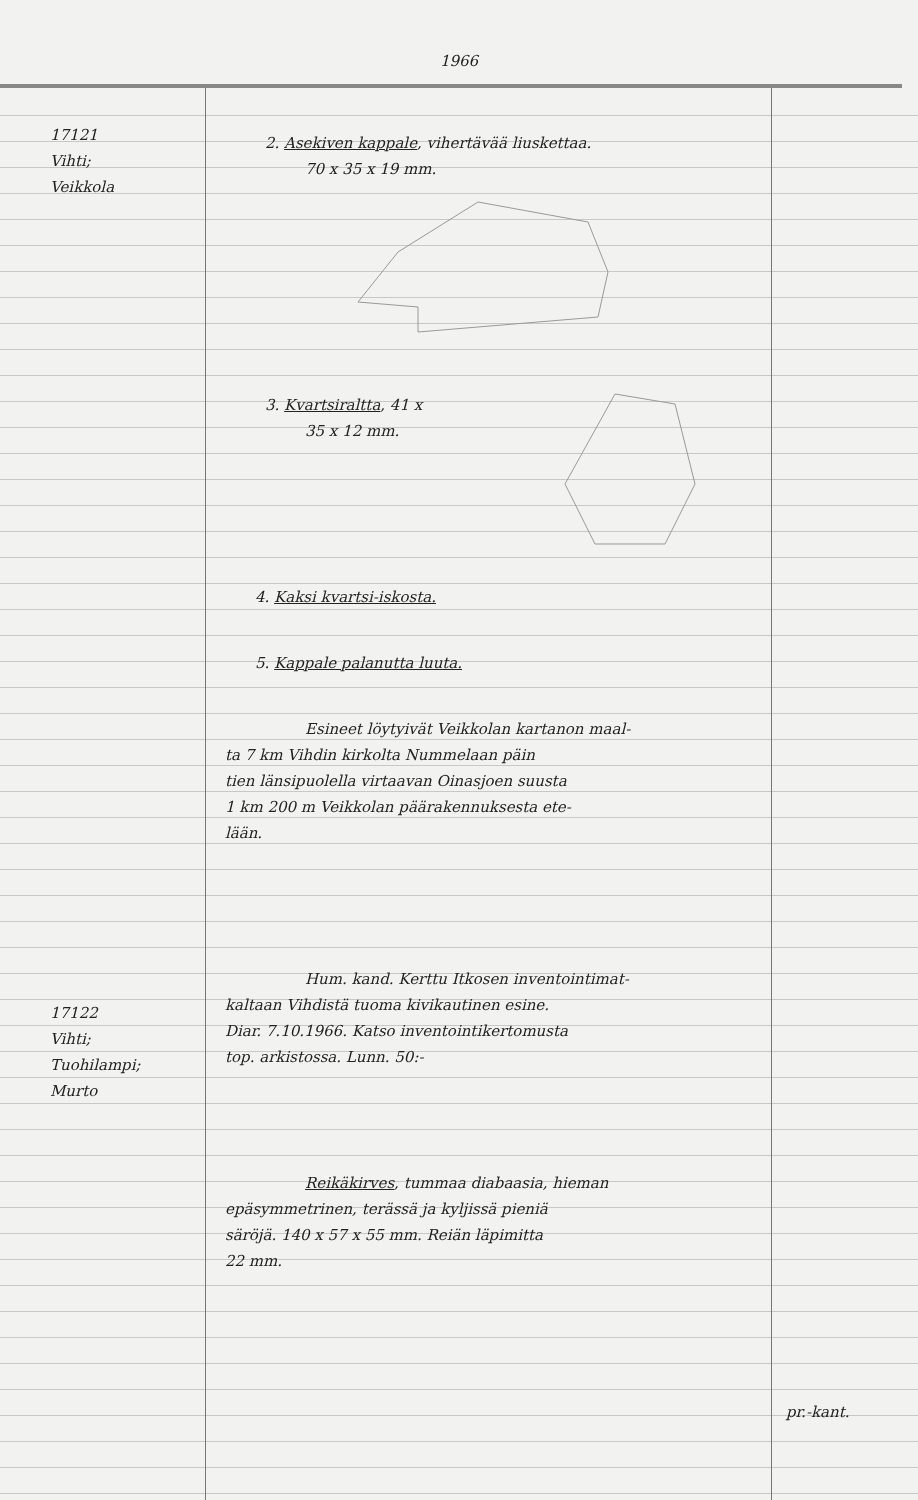1966
17121
Vihti;
Veikkola
17122
Vihti;
Tuohilampi;
Murto
2. Asekiven kappale, vihertävää liuskettaa.
70 x 35 x 19 mm.
3. Kvartsiraltta, 41 x
35 x 12 mm.
4. Kaksi kvartsi-iskosta.
5. Kappale palanutta luuta.
Esineet löytyivät Veikkolan kartanon maal-
ta 7 km Vihdin kirkolta Nummelaan päin
tien länsipuolella virtaavan Oinasjoen suusta
1 km 200 m Veikkolan päärakennuksesta ete-
lään.
Hum. kand. Kerttu Itkosen inventointimat-
kaltaan Vihdistä tuoma kivikautinen esine.
Diar. 7.10.1966. Katso inventointikertomusta
top. arkistossa. Lunn. 50:-
Reikäkirves, tummaa diabaasia, hieman
epäsymmetrinen, terässä ja kyljissä pieniä
säröjä. 140 x 57 x 55 mm. Reiän läpimitta
22 mm.
pr.-kant.